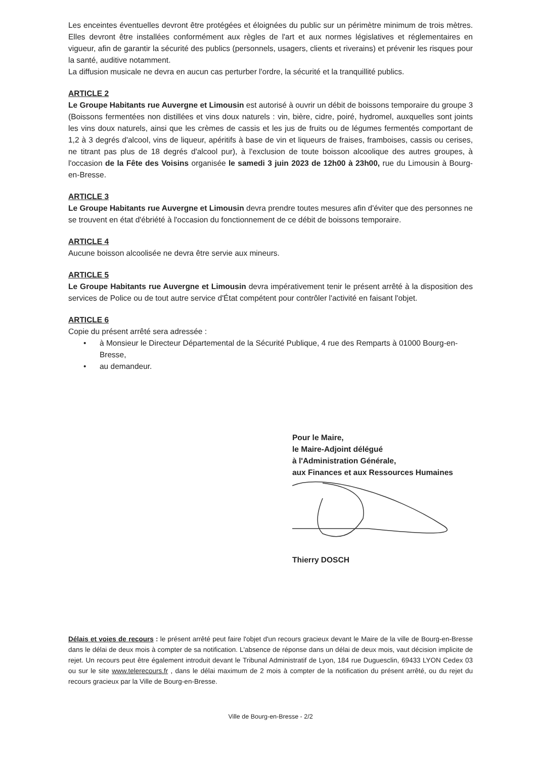Les enceintes éventuelles devront être protégées et éloignées du public sur un périmètre minimum de trois mètres. Elles devront être installées conformément aux règles de l'art et aux normes législatives et réglementaires en vigueur, afin de garantir la sécurité des publics (personnels, usagers, clients et riverains) et prévenir les risques pour la santé, auditive notamment.
La diffusion musicale ne devra en aucun cas perturber l'ordre, la sécurité et la tranquillité publics.
ARTICLE 2
Le Groupe Habitants rue Auvergne et Limousin est autorisé à ouvrir un débit de boissons temporaire du groupe 3 (Boissons fermentées non distillées et vins doux naturels : vin, bière, cidre, poiré, hydromel, auxquelles sont joints les vins doux naturels, ainsi que les crèmes de cassis et les jus de fruits ou de légumes fermentés comportant de 1,2 à 3 degrés d'alcool, vins de liqueur, apéritifs à base de vin et liqueurs de fraises, framboises, cassis ou cerises, ne titrant pas plus de 18 degrés d'alcool pur), à l'exclusion de toute boisson alcoolique des autres groupes, à l'occasion de la Fête des Voisins organisée le samedi 3 juin 2023 de 12h00 à 23h00, rue du Limousin à Bourg-en-Bresse.
ARTICLE 3
Le Groupe Habitants rue Auvergne et Limousin devra prendre toutes mesures afin d'éviter que des personnes ne se trouvent en état d'ébriété à l'occasion du fonctionnement de ce débit de boissons temporaire.
ARTICLE 4
Aucune boisson alcoolisée ne devra être servie aux mineurs.
ARTICLE 5
Le Groupe Habitants rue Auvergne et Limousin devra impérativement tenir le présent arrêté à la disposition des services de Police ou de tout autre service d'État compétent pour contrôler l'activité en faisant l'objet.
ARTICLE 6
Copie du présent arrêté sera adressée :
• à Monsieur le Directeur Départemental de la Sécurité Publique, 4 rue des Remparts à 01000 Bourg-en-Bresse,
• au demandeur.
Pour le Maire,
le Maire-Adjoint délégué
à l'Administration Générale,
aux Finances et aux Ressources Humaines
Thierry DOSCH
Délais et voies de recours : le présent arrêté peut faire l'objet d'un recours gracieux devant le Maire de la ville de Bourg-en-Bresse dans le délai de deux mois à compter de sa notification. L'absence de réponse dans un délai de deux mois, vaut décision implicite de rejet. Un recours peut être également introduit devant le Tribunal Administratif de Lyon, 184 rue Duguesclin, 69433 LYON Cedex 03 ou sur le site www.telerecours.fr , dans le délai maximum de 2 mois à compter de la notification du présent arrêté, ou du rejet du recours gracieux par la Ville de Bourg-en-Bresse.
Ville de Bourg-en-Bresse - 2/2